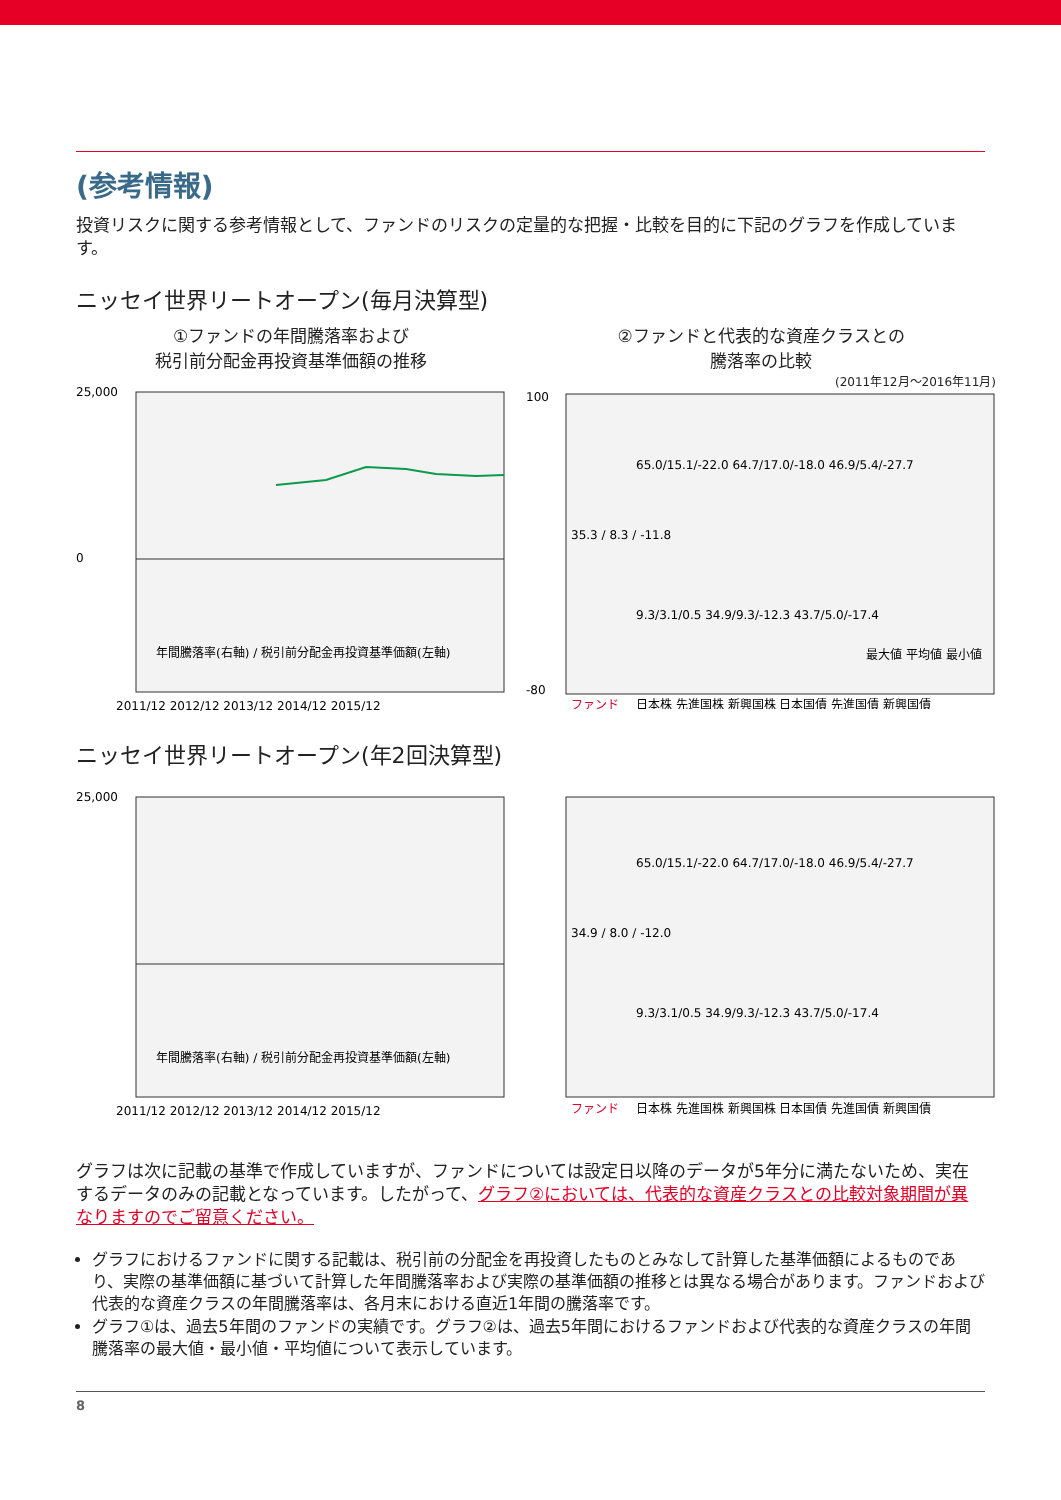(参考情報)
投資リスクに関する参考情報として、ファンドのリスクの定量的な把握・比較を目的に下記のグラフを作成しています。
ニッセイ世界リートオープン(毎月決算型)
①ファンドの年間騰落率および
税引前分配金再投資基準価額の推移
25,000
0
年間騰落率(右軸) / 税引前分配金再投資基準価額(左軸)
2011/12 2012/12 2013/12 2014/12 2015/12
②ファンドと代表的な資産クラスとの
騰落率の比較
(2011年12月～2016年11月)
100
-80
ファンド
日本株 先進国株 新興国株 日本国債 先進国債 新興国債
35.3 / 8.3 / -11.8
65.0/15.1/-22.0 64.7/17.0/-18.0 46.9/5.4/-27.7
9.3/3.1/0.5 34.9/9.3/-12.3 43.7/5.0/-17.4
最大値 平均値 最小値
ニッセイ世界リートオープン(年2回決算型)
25,000
年間騰落率(右軸) / 税引前分配金再投資基準価額(左軸)
2011/12 2012/12 2013/12 2014/12 2015/12
34.9 / 8.0 / -12.0
65.0/15.1/-22.0 64.7/17.0/-18.0 46.9/5.4/-27.7
9.3/3.1/0.5 34.9/9.3/-12.3 43.7/5.0/-17.4
ファンド
日本株 先進国株 新興国株 日本国債 先進国債 新興国債
グラフは次に記載の基準で作成していますが、ファンドについては設定日以降のデータが5年分に満たないため、実在するデータのみの記載となっています。したがって、グラフ②においては、代表的な資産クラスとの比較対象期間が異なりますのでご留意ください。
グラフにおけるファンドに関する記載は、税引前の分配金を再投資したものとみなして計算した基準価額によるものであり、実際の基準価額に基づいて計算した年間騰落率および実際の基準価額の推移とは異なる場合があります。ファンドおよび代表的な資産クラスの年間騰落率は、各月末における直近1年間の騰落率です。
グラフ①は、過去5年間のファンドの実績です。グラフ②は、過去5年間におけるファンドおよび代表的な資産クラスの年間騰落率の最大値・最小値・平均値について表示しています。
8